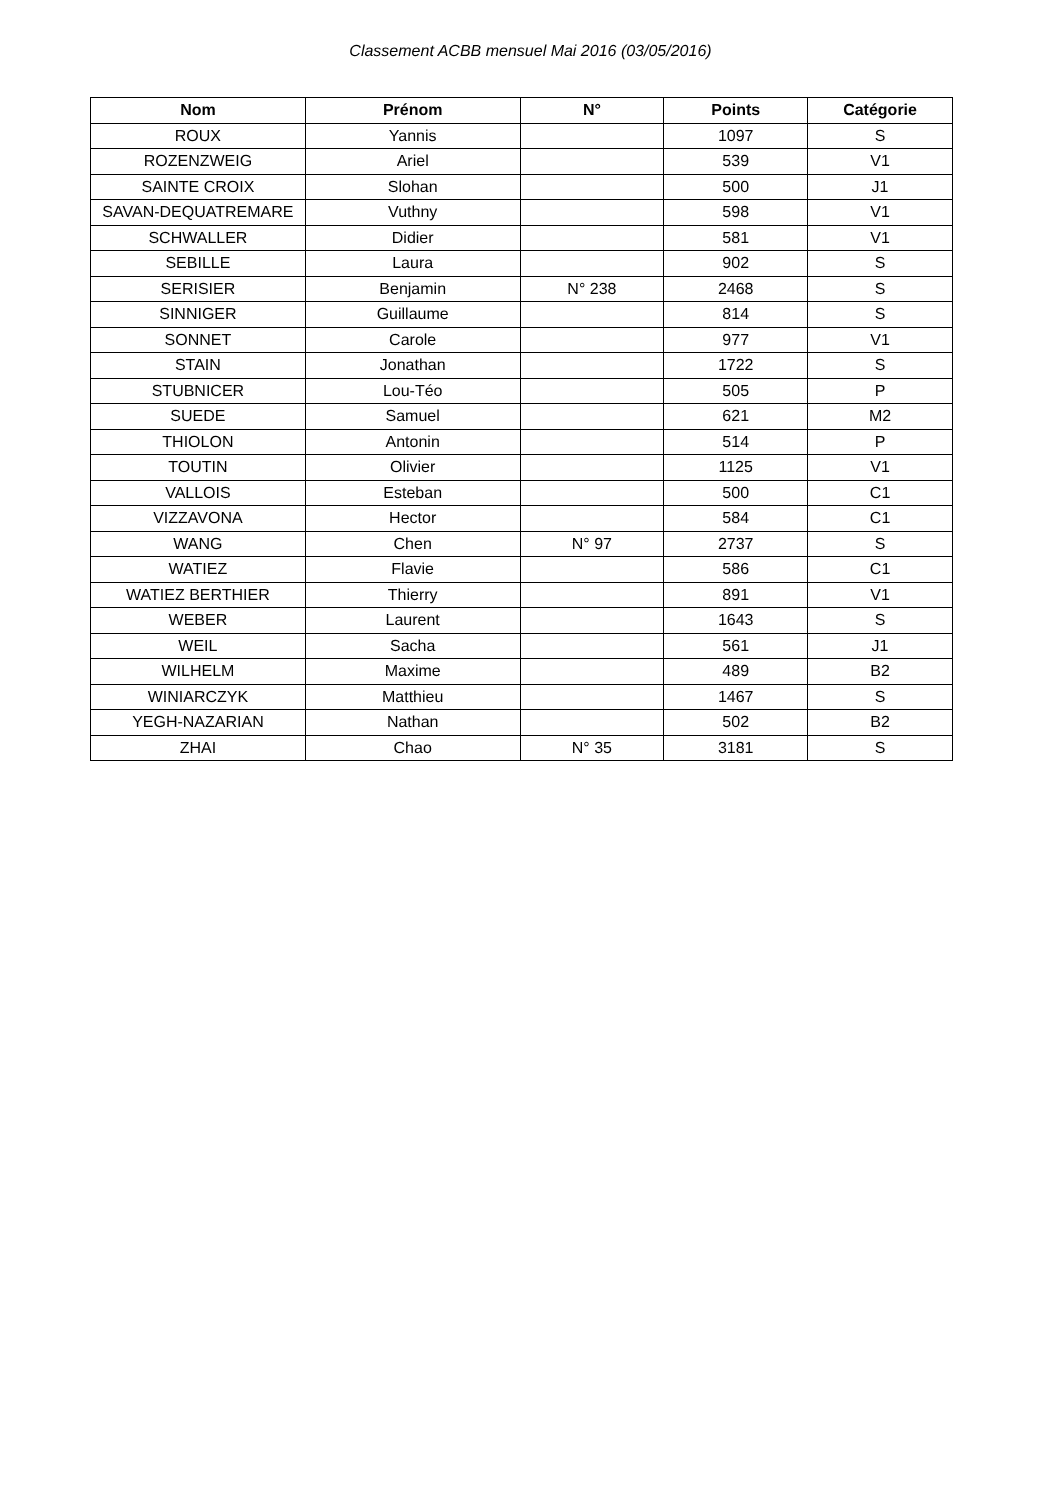Classement ACBB mensuel Mai 2016 (03/05/2016)
| Nom | Prénom | N° | Points | Catégorie |
| --- | --- | --- | --- | --- |
| ROUX | Yannis | | 1097 | S |
| ROZENZWEIG | Ariel | | 539 | V1 |
| SAINTE CROIX | Slohan | | 500 | J1 |
| SAVAN-DEQUATREMARE | Vuthny | | 598 | V1 |
| SCHWALLER | Didier | | 581 | V1 |
| SEBILLE | Laura | | 902 | S |
| SERISIER | Benjamin | N° 238 | 2468 | S |
| SINNIGER | Guillaume | | 814 | S |
| SONNET | Carole | | 977 | V1 |
| STAIN | Jonathan | | 1722 | S |
| STUBNICER | Lou-Téo | | 505 | P |
| SUEDE | Samuel | | 621 | M2 |
| THIOLON | Antonin | | 514 | P |
| TOUTIN | Olivier | | 1125 | V1 |
| VALLOIS | Esteban | | 500 | C1 |
| VIZZAVONA | Hector | | 584 | C1 |
| WANG | Chen | N° 97 | 2737 | S |
| WATIEZ | Flavie | | 586 | C1 |
| WATIEZ BERTHIER | Thierry | | 891 | V1 |
| WEBER | Laurent | | 1643 | S |
| WEIL | Sacha | | 561 | J1 |
| WILHELM | Maxime | | 489 | B2 |
| WINIARCZYK | Matthieu | | 1467 | S |
| YEGH-NAZARIAN | Nathan | | 502 | B2 |
| ZHAI | Chao | N° 35 | 3181 | S |